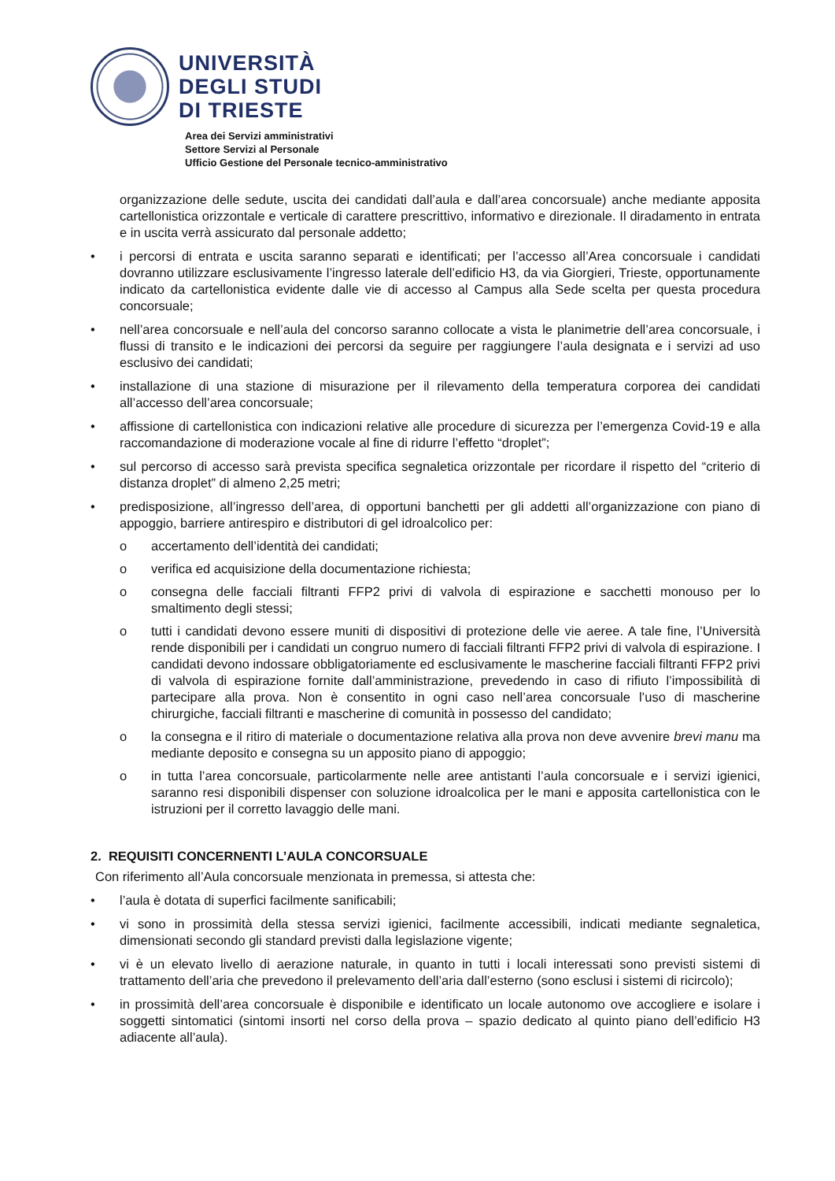UNIVERSITÀ
DEGLI STUDI
DI TRIESTE
Area dei Servizi amministrativi
Settore Servizi al Personale
Ufficio Gestione del Personale tecnico-amministrativo
organizzazione delle sedute, uscita dei candidati dall’aula e dall’area concorsuale) anche mediante apposita cartellonistica orizzontale e verticale di carattere prescrittivo, informativo e direzionale. Il diradamento in entrata e in uscita verrà assicurato dal personale addetto;
• i percorsi di entrata e uscita saranno separati e identificati; per l’accesso all’Area concorsuale i candidati dovranno utilizzare esclusivamente l’ingresso laterale dell’edificio H3, da via Giorgieri, Trieste, opportunamente indicato da cartellonistica evidente dalle vie di accesso al Campus alla Sede scelta per questa procedura concorsuale;
• nell’area concorsuale e nell’aula del concorso saranno collocate a vista le planimetrie dell’area concorsuale, i flussi di transito e le indicazioni dei percorsi da seguire per raggiungere l’aula designata e i servizi ad uso esclusivo dei candidati;
• installazione di una stazione di misurazione per il rilevamento della temperatura corporea dei candidati all’accesso dell’area concorsuale;
• affissione di cartellonistica con indicazioni relative alle procedure di sicurezza per l’emergenza Covid-19 e alla raccomandazione di moderazione vocale al fine di ridurre l’effetto “droplet”;
• sul percorso di accesso sarà prevista specifica segnaletica orizzontale per ricordare il rispetto del “criterio di distanza droplet” di almeno 2,25 metri;
• predisposizione, all’ingresso dell’area, di opportuni banchetti per gli addetti all’organizzazione con piano di appoggio, barriere antirespiro e distributori di gel idroalcolico per:
o accertamento dell’identità dei candidati;
o verifica ed acquisizione della documentazione richiesta;
o consegna delle facciali filtranti FFP2 privi di valvola di espirazione e sacchetti monouso per lo smaltimento degli stessi;
o tutti i candidati devono essere muniti di dispositivi di protezione delle vie aeree. A tale fine, l’Università rende disponibili per i candidati un congruo numero di facciali filtranti FFP2 privi di valvola di espirazione. I candidati devono indossare obbligatoriamente ed esclusivamente le mascherine facciali filtranti FFP2 privi di valvola di espirazione fornite dall’amministrazione, prevedendo in caso di rifiuto l’impossibilità di partecipare alla prova. Non è consentito in ogni caso nell’area concorsuale l’uso di mascherine chirurgiche, facciali filtranti e mascherine di comunità in possesso del candidato;
o la consegna e il ritiro di materiale o documentazione relativa alla prova non deve avvenire brevi manu ma mediante deposito e consegna su un apposito piano di appoggio;
o in tutta l’area concorsuale, particolarmente nelle aree antistanti l’aula concorsuale e i servizi igienici, saranno resi disponibili dispenser con soluzione idroalcolica per le mani e apposita cartellonistica con le istruzioni per il corretto lavaggio delle mani.
2. REQUISITI CONCERNENTI L’AULA CONCORSUALE
Con riferimento all’Aula concorsuale menzionata in premessa, si attesta che:
• l’aula è dotata di superfici facilmente sanificabili;
• vi sono in prossimità della stessa servizi igienici, facilmente accessibili, indicati mediante segnaletica, dimensionati secondo gli standard previsti dalla legislazione vigente;
• vi è un elevato livello di aerazione naturale, in quanto in tutti i locali interessati sono previsti sistemi di trattamento dell’aria che prevedono il prelevamento dell’aria dall’esterno (sono esclusi i sistemi di ricircolo);
• in prossimità dell’area concorsuale è disponibile e identificato un locale autonomo ove accogliere e isolare i soggetti sintomatici (sintomi insorti nel corso della prova – spazio dedicato al quinto piano dell’edificio H3 adiacente all’aula).